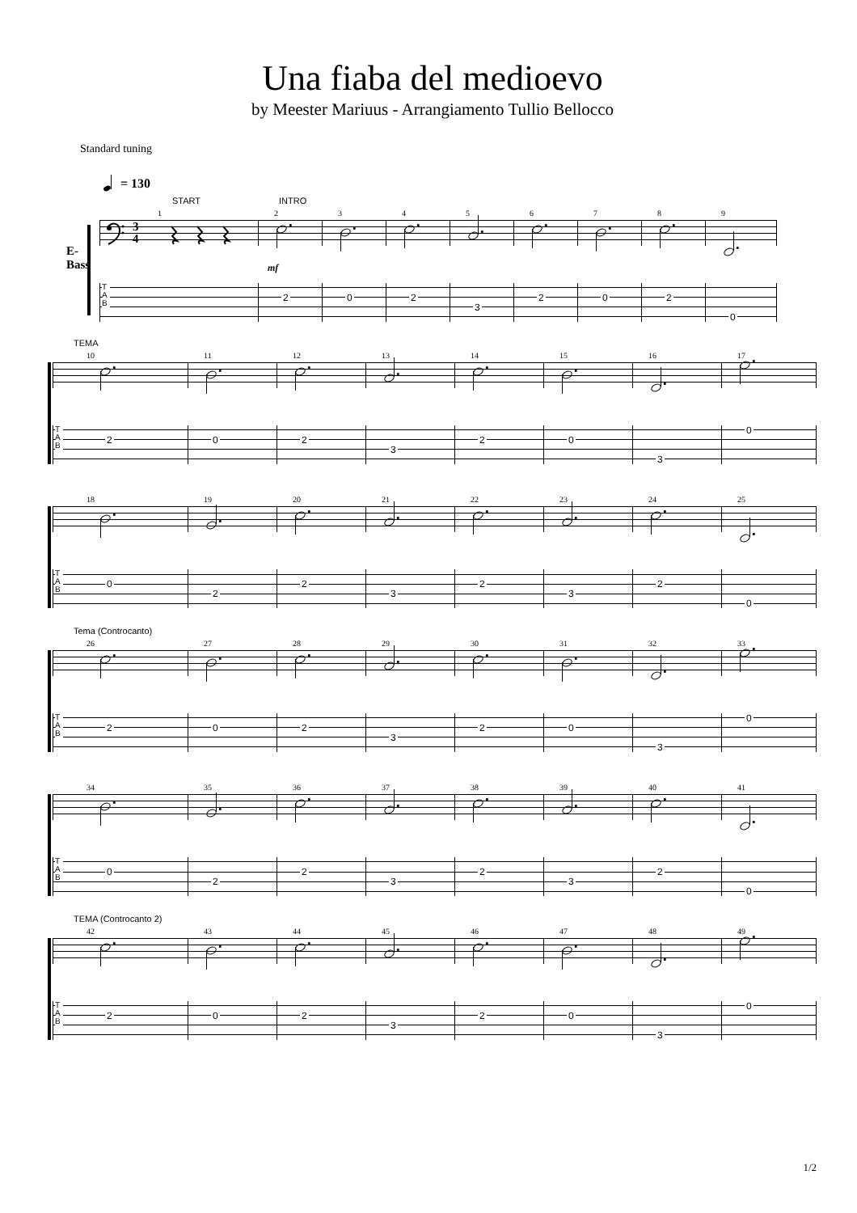Una fiaba del medioevo
by Meester Mariuus - Arrangiamento Tullio Bellocco
Standard tuning
= 130
E-Bass
START
1
3
4
T
A
B
INTRO
2
mf
2
3
0
4
2
5
3
6
2
7
0
8
2
9
0
TEMA
10
T
A
B
2
11
0
12
2
13
3
14
2
15
0
16
3
17
0
18
T
A
B
0
19
2
20
2
21
3
22
2
23
3
24
2
25
0
Tema (Controcanto)
26
T
A
B
2
27
0
28
2
29
3
30
2
31
0
32
3
33
0
34
T
A
B
0
35
2
36
2
37
3
38
2
39
3
40
2
41
0
TEMA (Controcanto 2)
42
T
A
B
2
43
0
44
2
45
3
46
2
47
0
48
3
49
0
1/2